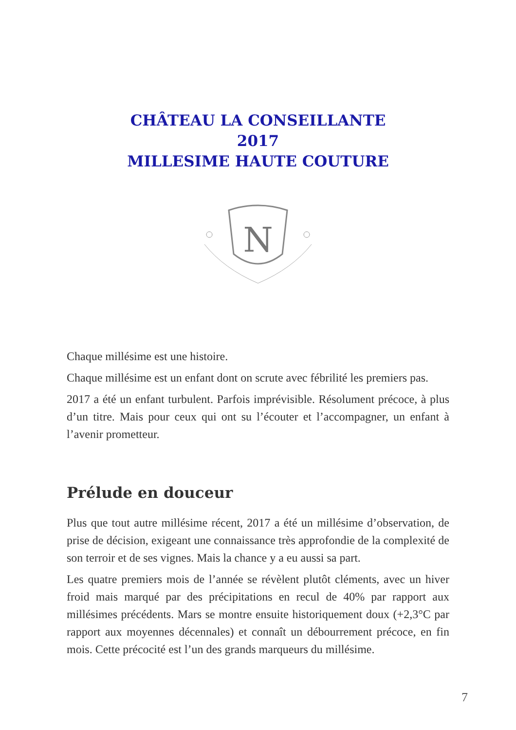CHÂTEAU LA CONSEILLANTE
2017
MILLESIME HAUTE COUTURE
N
Chaque millésime est une histoire.
Chaque millésime est un enfant dont on scrute avec fébrilité les premiers pas.
2017 a été un enfant turbulent. Parfois imprévisible. Résolument précoce, à plus d’un titre. Mais pour ceux qui ont su l’écouter et l’accompagner, un enfant à l’avenir prometteur.
Prélude en douceur
Plus que tout autre millésime récent, 2017 a été un millésime d’observation, de prise de décision, exigeant une connaissance très approfondie de la complexité de son terroir et de ses vignes. Mais la chance y a eu aussi sa part.
Les quatre premiers mois de l’année se révèlent plutôt cléments, avec un hiver froid mais marqué par des précipitations en recul de 40% par rapport aux millésimes précédents. Mars se montre ensuite historiquement doux (+2,3°C par rapport aux moyennes décennales) et connaît un débourrement précoce, en fin mois. Cette précocité est l’un des grands marqueurs du millésime.
7